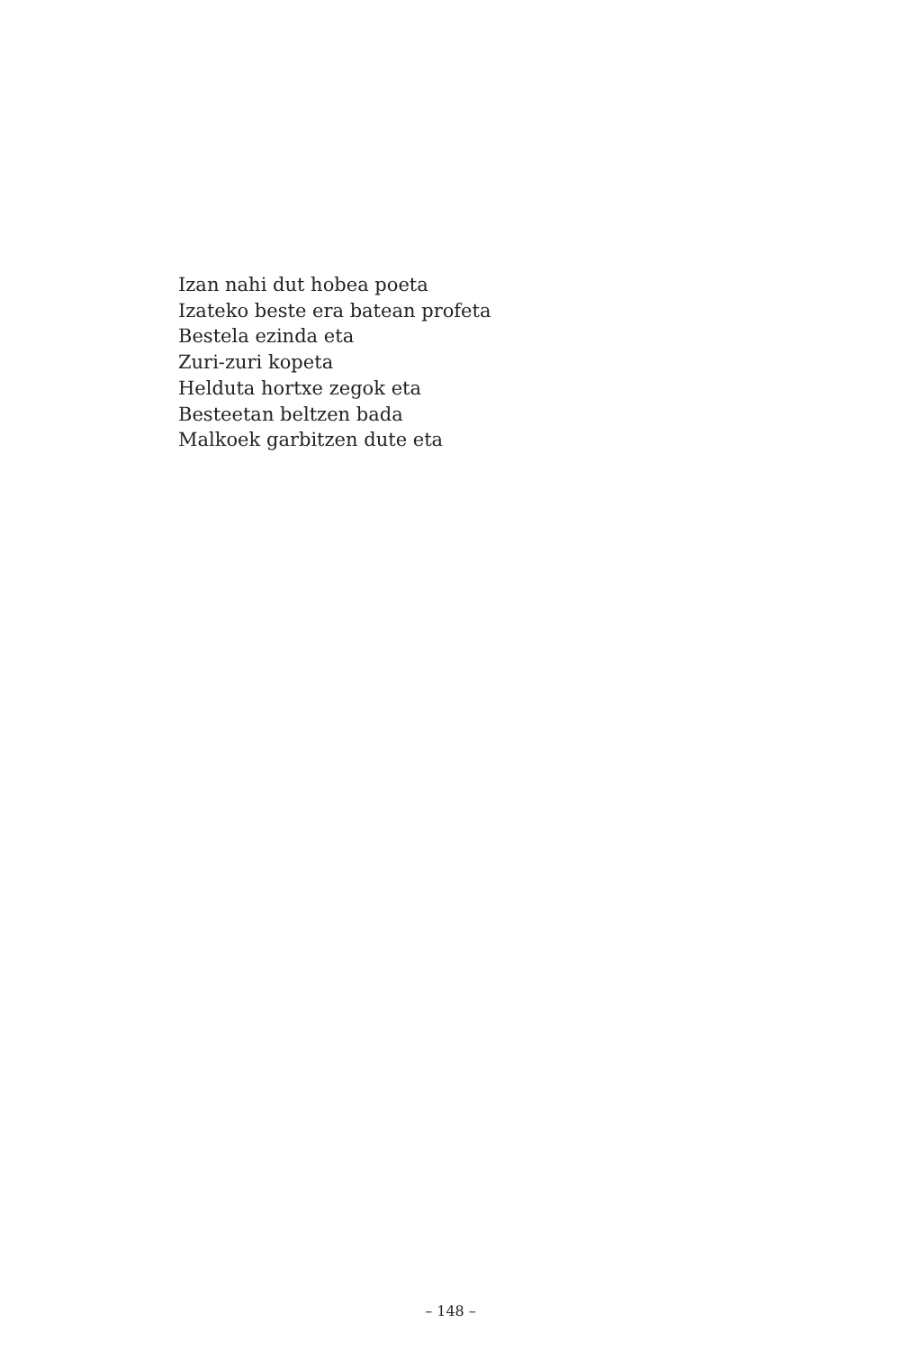Izan nahi dut hobea poeta
Izateko beste era batean profeta
Bestela ezinda eta
Zuri-zuri kopeta
Helduta hortxe zegok eta
Besteetan beltzen bada
Malkoek garbitzen dute eta
– 148 –